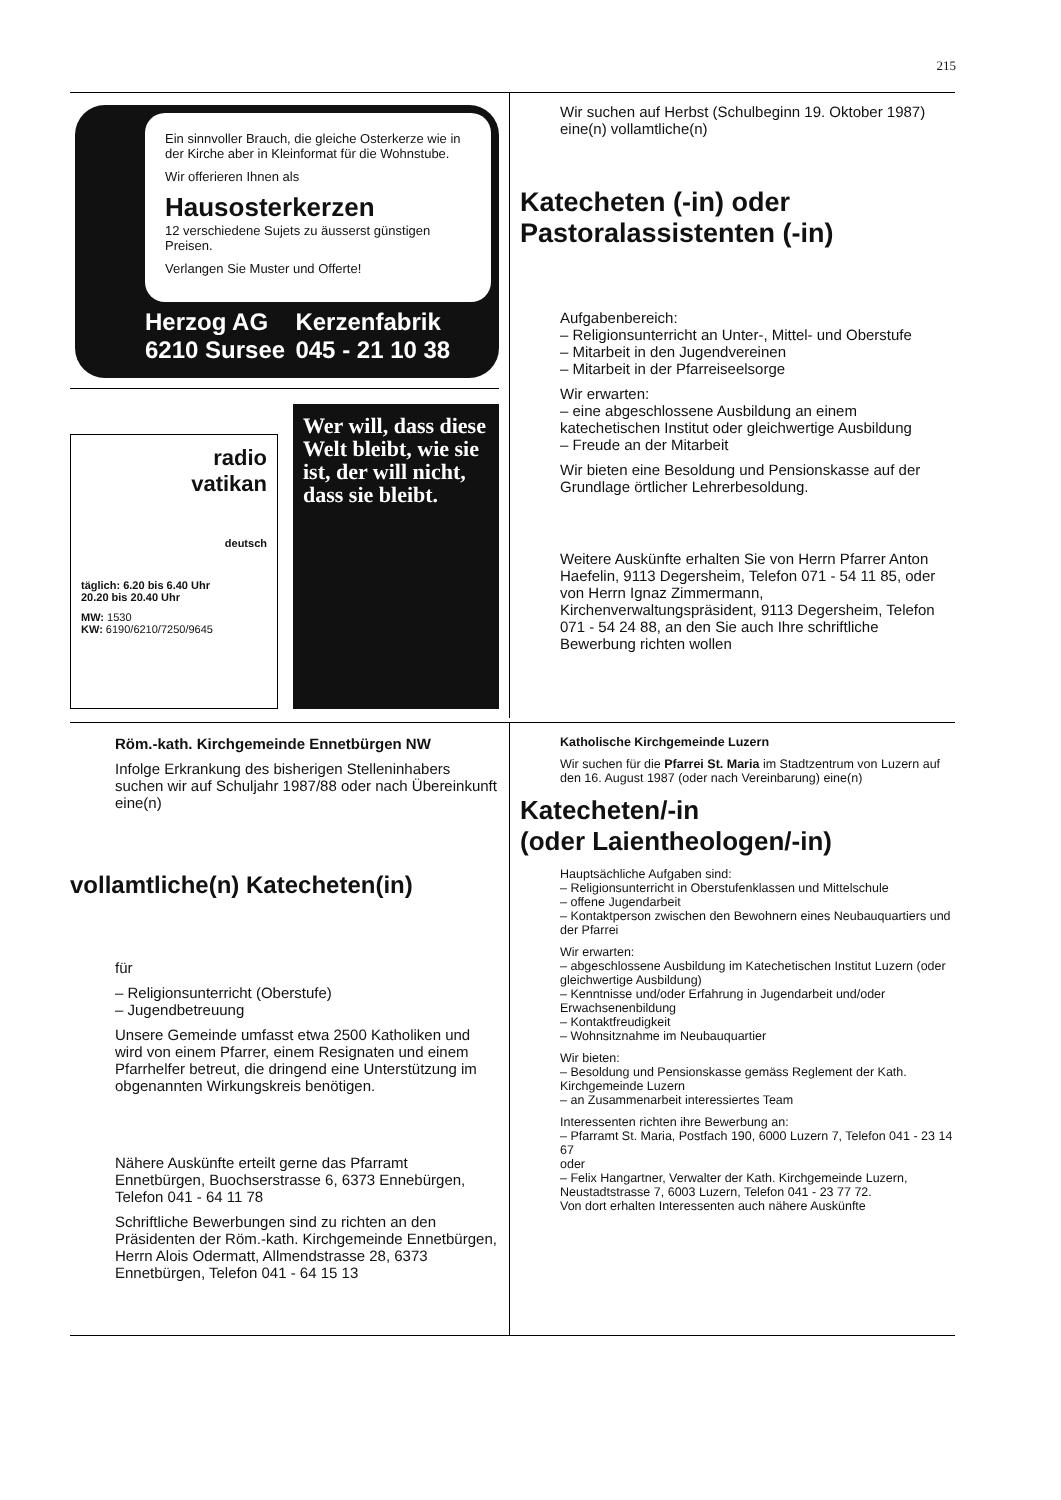215
Ein sinnvoller Brauch, die gleiche Osterkerze wie in der Kirche aber in Kleinformat für die Wohnstube.
Wir offerieren Ihnen als
Hausosterkerzen
12 verschiedene Sujets zu äusserst günstigen Preisen.
Verlangen Sie Muster und Offerte!
Herzog AG Kerzenfabrik 6210 Sursee 045 - 21 10 38
radio
vatikan
deutsch
täglich: 6.20 bis 6.40 Uhr
20.20 bis 20.40 Uhr
MW: 1530
KW: 6190/6210/7250/9645
Wer will, dass diese Welt bleibt, wie sie ist, der will nicht, dass sie bleibt.
Wir suchen auf Herbst (Schulbeginn 19. Oktober 1987) eine(n) vollamtliche(n)
Katecheten (-in) oder Pastoralassistenten (-in)
Aufgabenbereich:
– Religionsunterricht an Unter-, Mittel- und Oberstufe
– Mitarbeit in den Jugendvereinen
– Mitarbeit in der Pfarreiseelsorge
Wir erwarten:
– eine abgeschlossene Ausbildung an einem katechetischen Institut oder gleichwertige Ausbildung
– Freude an der Mitarbeit
Wir bieten eine Besoldung und Pensionskasse auf der Grundlage örtlicher Lehrerbesoldung.
Weitere Auskünfte erhalten Sie von Herrn Pfarrer Anton Haefelin, 9113 Degersheim, Telefon 071 - 54 11 85, oder von Herrn Ignaz Zimmermann, Kirchenverwaltungspräsident, 9113 Degersheim, Telefon 071 - 54 24 88, an den Sie auch Ihre schriftliche Bewerbung richten wollen
Röm.-kath. Kirchgemeinde Ennetbürgen NW
Infolge Erkrankung des bisherigen Stelleninhabers suchen wir auf Schuljahr 1987/88 oder nach Übereinkunft eine(n)
vollamtliche(n) Katecheten(in)
für
– Religionsunterricht (Oberstufe)
– Jugendbetreuung
Unsere Gemeinde umfasst etwa 2500 Katholiken und wird von einem Pfarrer, einem Resignaten und einem Pfarrhelfer betreut, die dringend eine Unterstützung im obgenannten Wirkungskreis benötigen.
Nähere Auskünfte erteilt gerne das Pfarramt Ennetbürgen, Buochserstrasse 6, 6373 Ennebürgen, Telefon 041 - 64 11 78
Schriftliche Bewerbungen sind zu richten an den Präsidenten der Röm.-kath. Kirchgemeinde Ennetbürgen, Herrn Alois Odermatt, Allmendstrasse 28, 6373 Ennetbürgen, Telefon 041 - 64 15 13
Katholische Kirchgemeinde Luzern
Wir suchen für die Pfarrei St. Maria im Stadtzentrum von Luzern auf den 16. August 1987 (oder nach Vereinbarung) eine(n)
Katecheten/-in
(oder Laientheologen/-in)
Hauptsächliche Aufgaben sind:
– Religionsunterricht in Oberstufenklassen und Mittelschule
– offene Jugendarbeit
– Kontaktperson zwischen den Bewohnern eines Neubauquartiers und der Pfarrei
Wir erwarten:
– abgeschlossene Ausbildung im Katechetischen Institut Luzern (oder gleichwertige Ausbildung)
– Kenntnisse und/oder Erfahrung in Jugendarbeit und/oder Erwachsenenbildung
– Kontaktfreudigkeit
– Wohnsitznahme im Neubauquartier
Wir bieten:
– Besoldung und Pensionskasse gemäss Reglement der Kath. Kirchgemeinde Luzern
– an Zusammenarbeit interessiertes Team
Interessenten richten ihre Bewerbung an:
– Pfarramt St. Maria, Postfach 190, 6000 Luzern 7, Telefon 041 - 23 14 67
oder
– Felix Hangartner, Verwalter der Kath. Kirchgemeinde Luzern, Neustadtstrasse 7, 6003 Luzern, Telefon 041 - 23 77 72.
Von dort erhalten Interessenten auch nähere Auskünfte